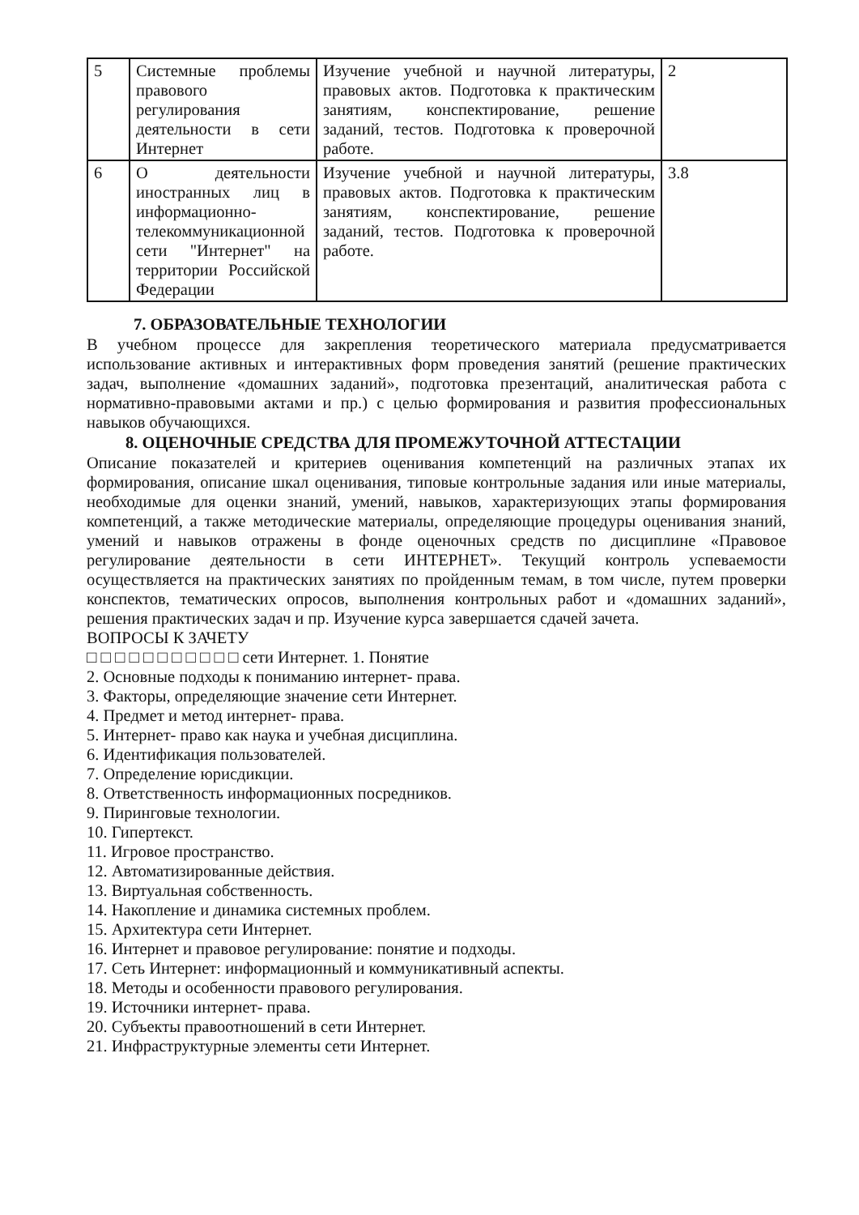| 5 | Системные проблемы правового регулирования деятельности в сети Интернет | Изучение учебной и научной литературы, правовых актов. Подготовка к практическим занятиям, конспектирование, решение заданий, тестов. Подготовка к проверочной работе. | 2 |
| 6 | О деятельности иностранных лиц в информационно-телекоммуникационной сети "Интернет" на территории Российской Федерации | Изучение учебной и научной литературы, правовых актов. Подготовка к практическим занятиям, конспектирование, решение заданий, тестов. Подготовка к проверочной работе. | 3.8 |
7. ОБРАЗОВАТЕЛЬНЫЕ ТЕХНОЛОГИИ
В учебном процессе для закрепления теоретического материала предусматривается использование активных и интерактивных форм проведения занятий (решение практических задач, выполнение «домашних заданий», подготовка презентаций, аналитическая работа с нормативно-правовыми актами и пр.) с целью формирования и развития профессиональных навыков обучающихся.
8. ОЦЕНОЧНЫЕ СРЕДСТВА ДЛЯ ПРОМЕЖУТОЧНОЙ АТТЕСТАЦИИ
Описание показателей и критериев оценивания компетенций на различных этапах их формирования, описание шкал оценивания, типовые контрольные задания или иные материалы, необходимые для оценки знаний, умений, навыков, характеризующих этапы формирования компетенций, а также методические материалы, определяющие процедуры оценивания знаний, умений и навыков отражены в фонде оценочных средств по дисциплине «Правовое регулирование деятельности в сети ИНТЕРНЕТ». Текущий контроль успеваемости осуществляется на практических занятиях по пройденным темам, в том числе, путем проверки конспектов, тематических опросов, выполнения контрольных работ и «домашних заданий», решения практических задач и пр. Изучение курса завершается сдачей зачета.
ВОПРОСЫ К ЗАЧЕТУ
□ □ □ □ □ □ □ □ □ □ □ сети Интернет. 1. Понятие
2. Основные подходы к пониманию интернет- права.
3. Факторы, определяющие значение сети Интернет.
4. Предмет и метод интернет- права.
5. Интернет- право как наука и учебная дисциплина.
6. Идентификация пользователей.
7. Определение юрисдикции.
8. Ответственность информационных посредников.
9. Пиринговые технологии.
10. Гипертекст.
11. Игровое пространство.
12. Автоматизированные действия.
13. Виртуальная собственность.
14. Накопление и динамика системных проблем.
15. Архитектура сети Интернет.
16. Интернет и правовое регулирование: понятие и подходы.
17. Сеть Интернет: информационный и коммуникативный аспекты.
18. Методы и особенности правового регулирования.
19. Источники интернет- права.
20. Субъекты правоотношений в сети Интернет.
21. Инфраструктурные элементы сети Интернет.